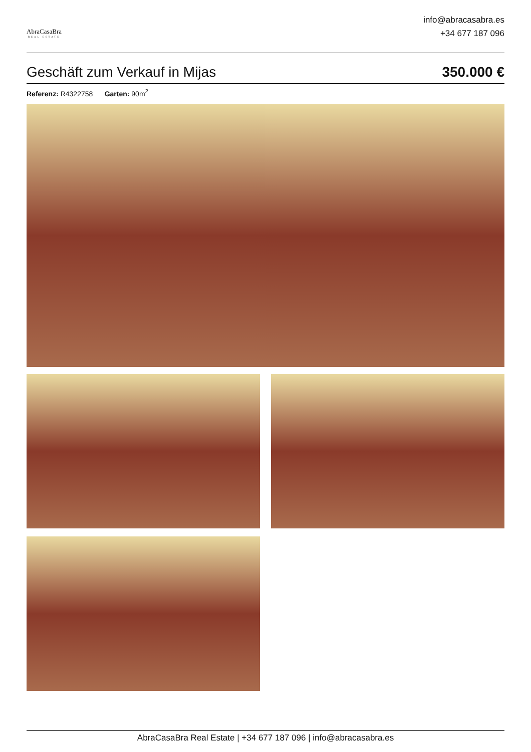AbraCasaBra
REAL ESTATE
info@abracasabra.es
+34 677 187 096
Geschäft zum Verkauf in Mijas 350.000 €
Referenz: R4322758 Garten: 90m<sup>2</sup>
AbraCasaBra Real Estate | +34 677 187 096 | info@abracasabra.es